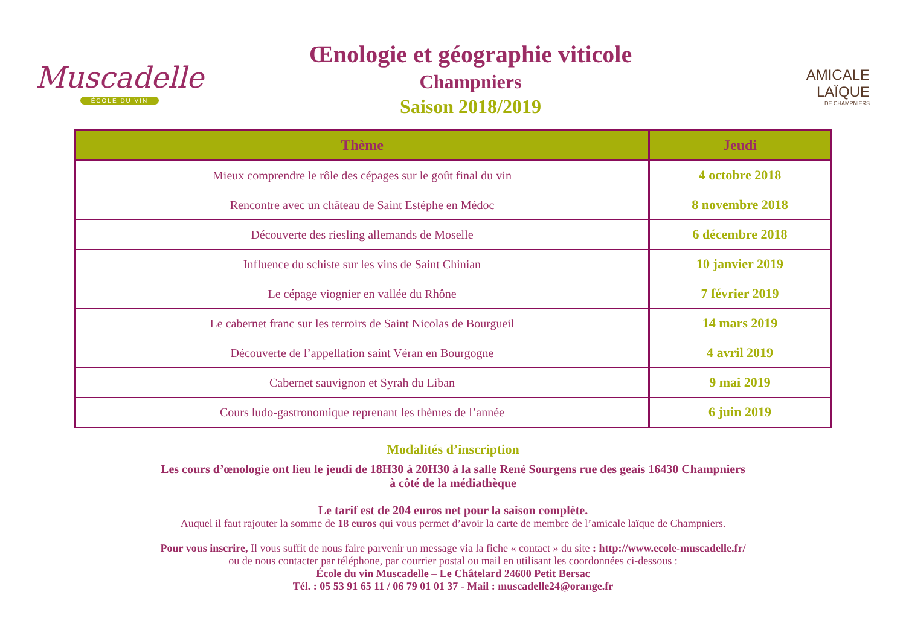Muscadelle
ÉCOLE DU VIN
Œnologie et géographie viticole
Champniers
Saison 2018/2019
AMICALE
LAÏQUE
DE CHAMPNIERS
| Thème | Jeudi |
| --- | --- |
| Mieux comprendre le rôle des cépages sur le goût final du vin | 4 octobre 2018 |
| Rencontre avec un château de Saint Estéphe en Médoc | 8 novembre 2018 |
| Découverte des riesling allemands de Moselle | 6 décembre 2018 |
| Influence du schiste sur les vins de Saint Chinian | 10 janvier 2019 |
| Le cépage viognier en vallée du Rhône | 7 février 2019 |
| Le cabernet franc sur les terroirs de Saint Nicolas de Bourgueil | 14 mars 2019 |
| Découverte de l’appellation saint Véran en Bourgogne | 4 avril 2019 |
| Cabernet sauvignon et Syrah du Liban | 9 mai 2019 |
| Cours ludo-gastronomique reprenant les thèmes de l’année | 6 juin 2019 |
Modalités d’inscription
Les cours d’œnologie ont lieu le jeudi de 18H30 à 20H30 à la salle René Sourgens rue des geais 16430 Champniers
à côté de la médiathèque
Le tarif est de 204 euros net pour la saison complète.
Auquel il faut rajouter la somme de 18 euros qui vous permet d’avoir la carte de membre de l’amicale laïque de Champniers.
Pour vous inscrire, Il vous suffit de nous faire parvenir un message via la fiche « contact » du site : http://www.ecole-muscadelle.fr/
ou de nous contacter par téléphone, par courrier postal ou mail en utilisant les coordonnées ci-dessous :
École du vin Muscadelle – Le Châtelard 24600 Petit Bersac
Tél. : 05 53 91 65 11 / 06 79 01 01 37 - Mail : muscadelle24@orange.fr